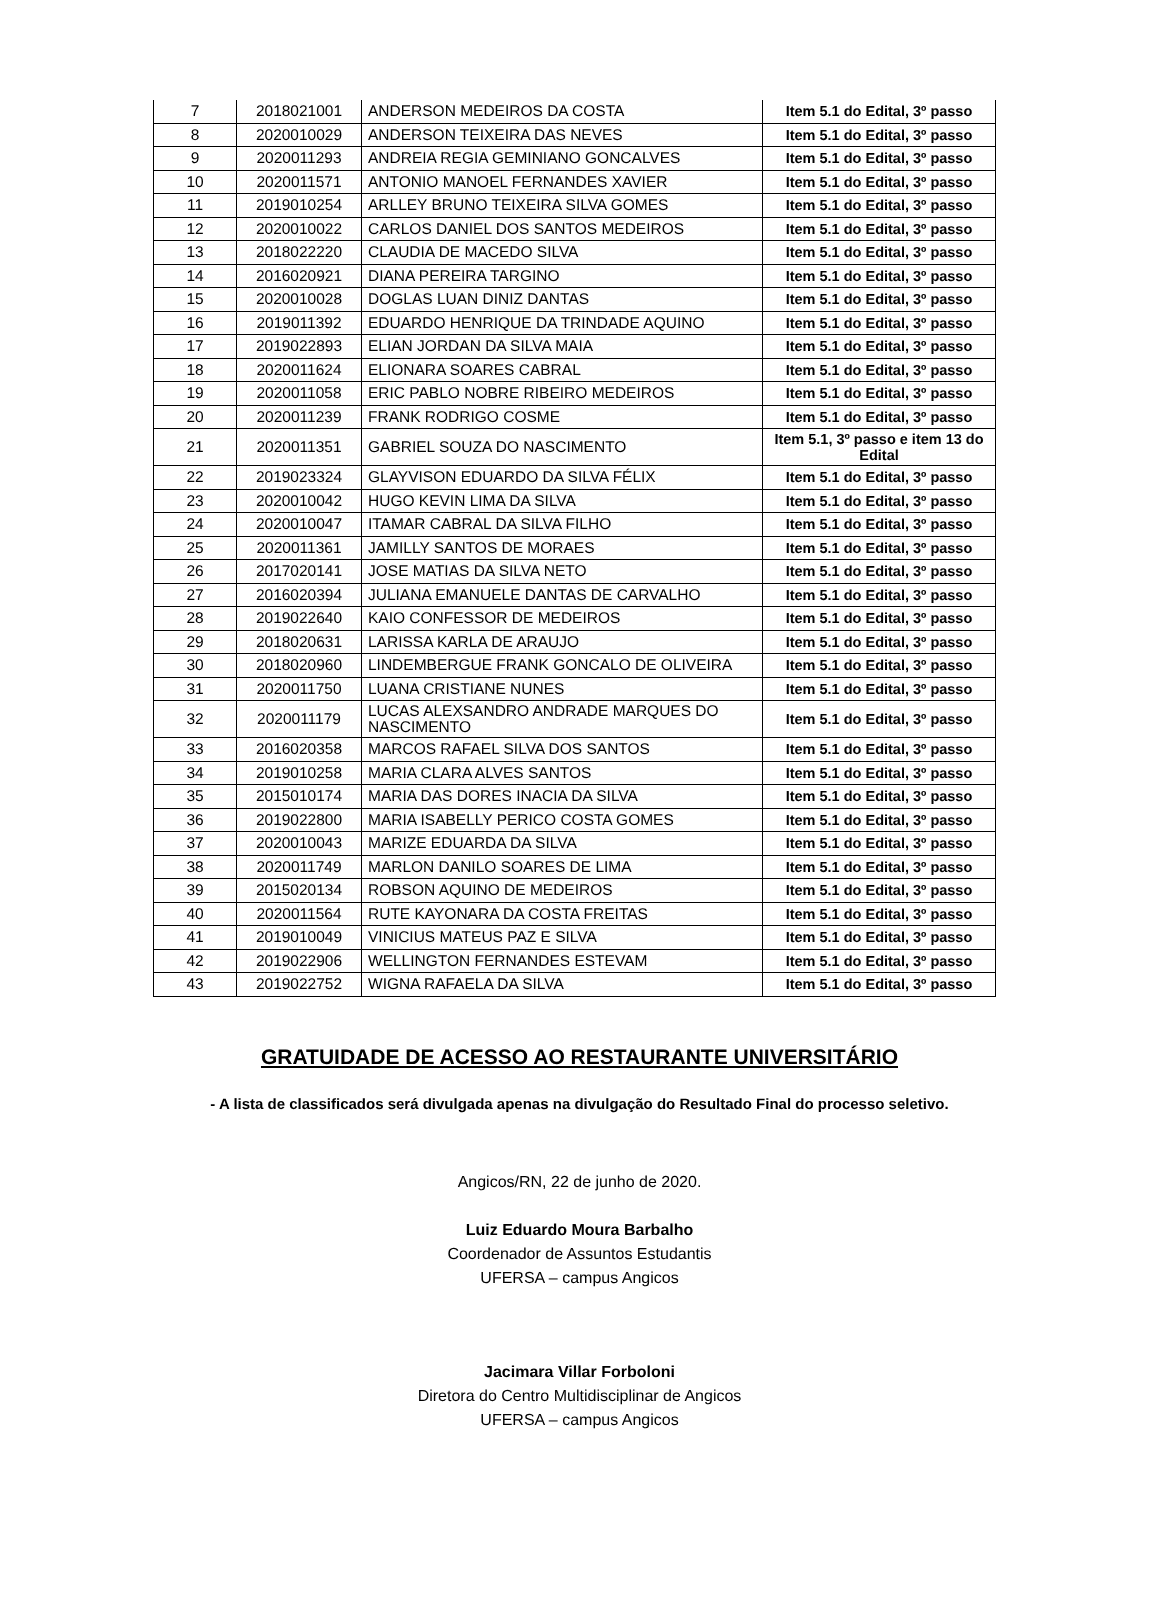| 7 | 2018021001 | ANDERSON MEDEIROS DA COSTA | Item 5.1 do Edital, 3º passo |
| 8 | 2020010029 | ANDERSON TEIXEIRA DAS NEVES | Item 5.1 do Edital, 3º passo |
| 9 | 2020011293 | ANDREIA REGIA GEMINIANO GONCALVES | Item 5.1 do Edital, 3º passo |
| 10 | 2020011571 | ANTONIO MANOEL FERNANDES XAVIER | Item 5.1 do Edital, 3º passo |
| 11 | 2019010254 | ARLLEY BRUNO TEIXEIRA SILVA GOMES | Item 5.1 do Edital, 3º passo |
| 12 | 2020010022 | CARLOS DANIEL DOS SANTOS MEDEIROS | Item 5.1 do Edital, 3º passo |
| 13 | 2018022220 | CLAUDIA DE MACEDO SILVA | Item 5.1 do Edital, 3º passo |
| 14 | 2016020921 | DIANA PEREIRA TARGINO | Item 5.1 do Edital, 3º passo |
| 15 | 2020010028 | DOGLAS LUAN DINIZ DANTAS | Item 5.1 do Edital, 3º passo |
| 16 | 2019011392 | EDUARDO HENRIQUE DA TRINDADE AQUINO | Item 5.1 do Edital, 3º passo |
| 17 | 2019022893 | ELIAN JORDAN DA SILVA MAIA | Item 5.1 do Edital, 3º passo |
| 18 | 2020011624 | ELIONARA SOARES CABRAL | Item 5.1 do Edital, 3º passo |
| 19 | 2020011058 | ERIC PABLO NOBRE RIBEIRO MEDEIROS | Item 5.1 do Edital, 3º passo |
| 20 | 2020011239 | FRANK RODRIGO COSME | Item 5.1 do Edital, 3º passo |
| 21 | 2020011351 | GABRIEL SOUZA DO NASCIMENTO | Item 5.1, 3º passo e item 13 do Edital |
| 22 | 2019023324 | GLAYVISON EDUARDO DA SILVA FÉLIX | Item 5.1 do Edital, 3º passo |
| 23 | 2020010042 | HUGO KEVIN LIMA DA SILVA | Item 5.1 do Edital, 3º passo |
| 24 | 2020010047 | ITAMAR CABRAL DA SILVA FILHO | Item 5.1 do Edital, 3º passo |
| 25 | 2020011361 | JAMILLY SANTOS DE MORAES | Item 5.1 do Edital, 3º passo |
| 26 | 2017020141 | JOSE MATIAS DA SILVA NETO | Item 5.1 do Edital, 3º passo |
| 27 | 2016020394 | JULIANA EMANUELE DANTAS DE CARVALHO | Item 5.1 do Edital, 3º passo |
| 28 | 2019022640 | KAIO CONFESSOR DE MEDEIROS | Item 5.1 do Edital, 3º passo |
| 29 | 2018020631 | LARISSA KARLA DE ARAUJO | Item 5.1 do Edital, 3º passo |
| 30 | 2018020960 | LINDEMBERGUE FRANK GONCALO DE OLIVEIRA | Item 5.1 do Edital, 3º passo |
| 31 | 2020011750 | LUANA CRISTIANE NUNES | Item 5.1 do Edital, 3º passo |
| 32 | 2020011179 | LUCAS ALEXSANDRO ANDRADE MARQUES DO NASCIMENTO | Item 5.1 do Edital, 3º passo |
| 33 | 2016020358 | MARCOS RAFAEL SILVA DOS SANTOS | Item 5.1 do Edital, 3º passo |
| 34 | 2019010258 | MARIA CLARA ALVES SANTOS | Item 5.1 do Edital, 3º passo |
| 35 | 2015010174 | MARIA DAS DORES INACIA DA SILVA | Item 5.1 do Edital, 3º passo |
| 36 | 2019022800 | MARIA ISABELLY PERICO COSTA GOMES | Item 5.1 do Edital, 3º passo |
| 37 | 2020010043 | MARIZE EDUARDA DA SILVA | Item 5.1 do Edital, 3º passo |
| 38 | 2020011749 | MARLON DANILO SOARES DE LIMA | Item 5.1 do Edital, 3º passo |
| 39 | 2015020134 | ROBSON AQUINO DE MEDEIROS | Item 5.1 do Edital, 3º passo |
| 40 | 2020011564 | RUTE KAYONARA DA COSTA FREITAS | Item 5.1 do Edital, 3º passo |
| 41 | 2019010049 | VINICIUS MATEUS PAZ E SILVA | Item 5.1 do Edital, 3º passo |
| 42 | 2019022906 | WELLINGTON FERNANDES ESTEVAM | Item 5.1 do Edital, 3º passo |
| 43 | 2019022752 | WIGNA RAFAELA DA SILVA | Item 5.1 do Edital, 3º passo |
GRATUIDADE DE ACESSO AO RESTAURANTE UNIVERSITÁRIO
- A lista de classificados será divulgada apenas na divulgação do Resultado Final do processo seletivo.
Angicos/RN, 22 de junho de 2020.
Luiz Eduardo Moura Barbalho
Coordenador de Assuntos Estudantis
UFERSA – campus Angicos
Jacimara Villar Forboloni
Diretora do Centro Multidisciplinar de Angicos
UFERSA – campus Angicos